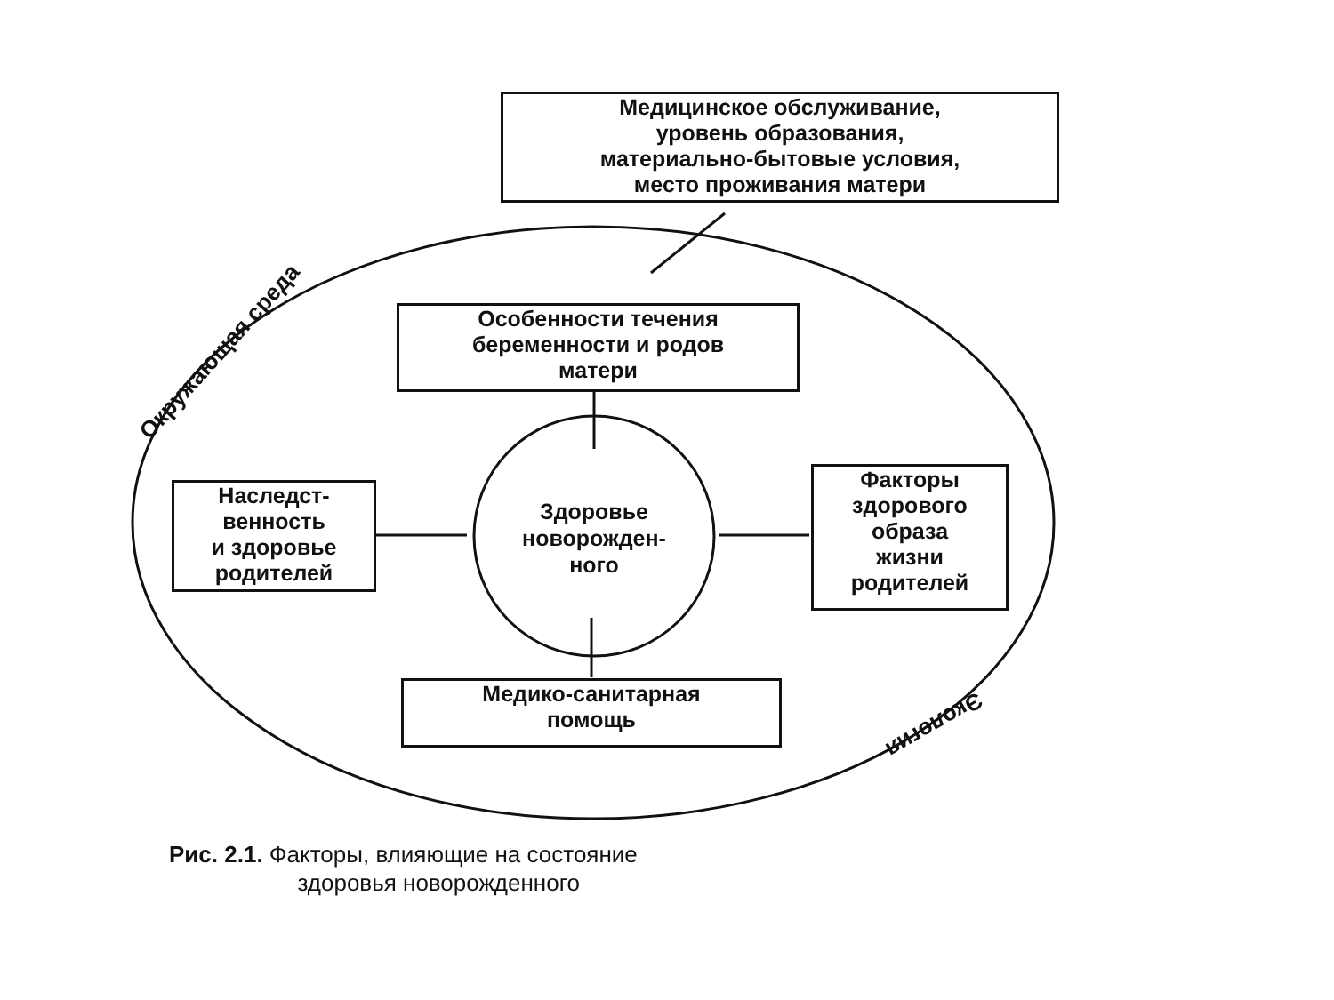Медицинское обслуживание,
уровень образования,
материально-бытовые условия,
место проживания матери
Окружающая среда
Особенности течения
беременности и родов
матери
Наследст-
венность
и здоровье
родителей
Здоровье
новорожден-
ного
Факторы
здорового
образа
жизни
родителей
Медико-санитарная
помощь
Экология
Рис. 2.1. Факторы, влияющие на состояние
здоровья новорожденного